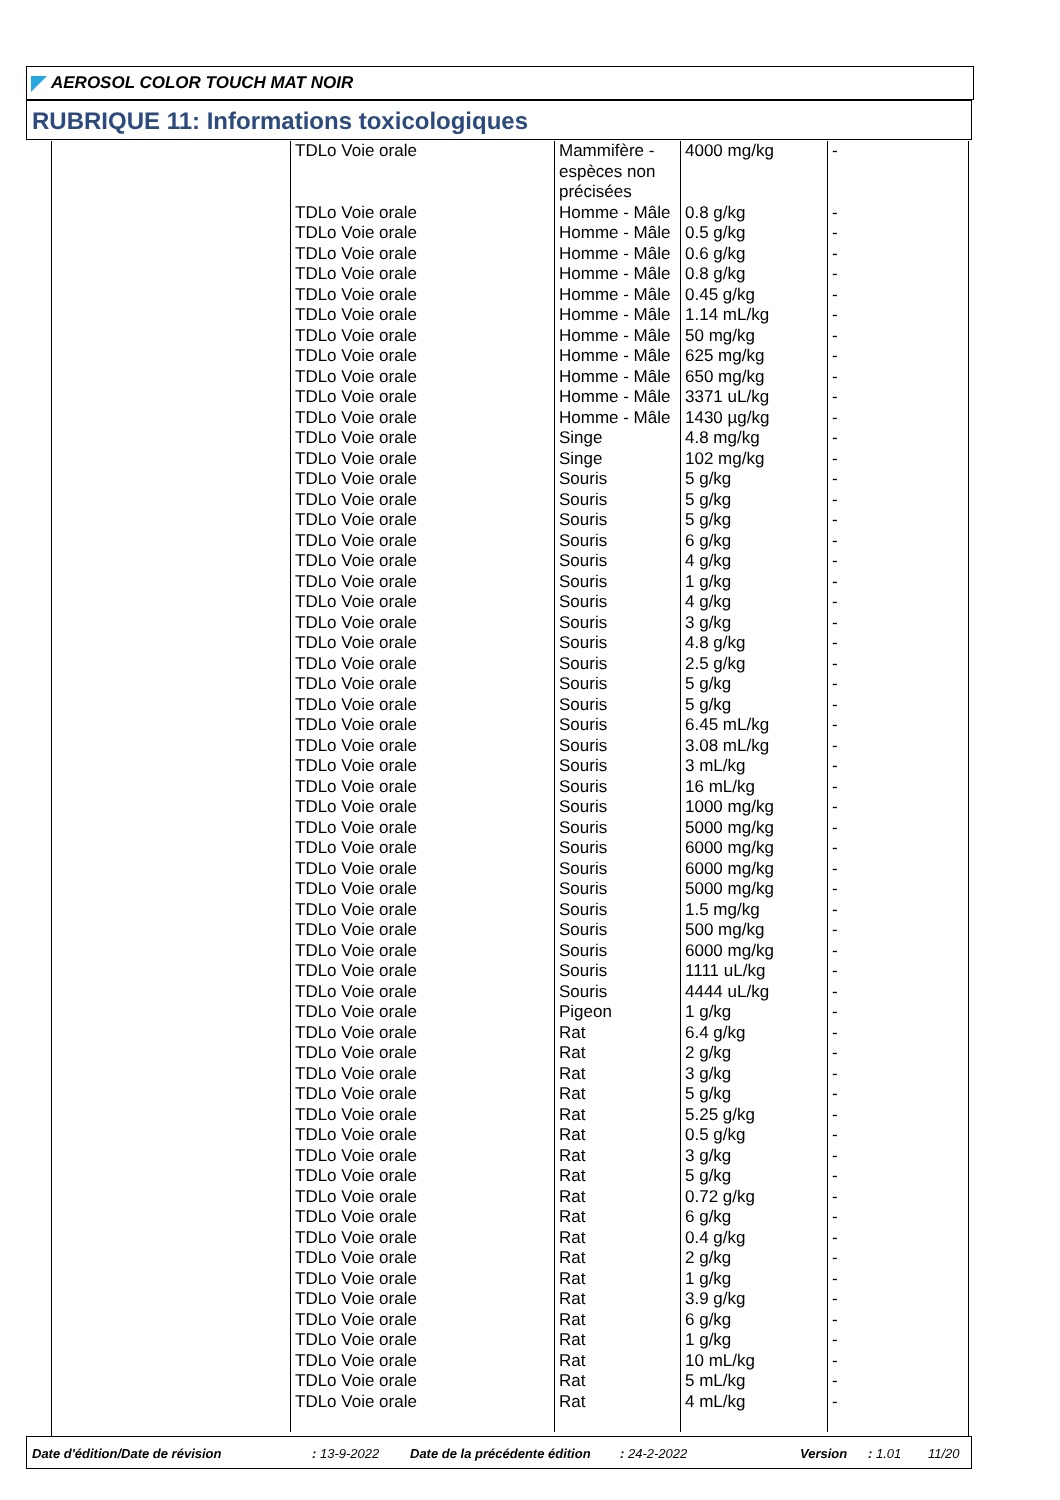AEROSOL COLOR TOUCH MAT NOIR
RUBRIQUE 11: Informations toxicologiques
| | TDLo Voie orale | Mammifère - espèces non précisées | 4000 mg/kg | - |
| | TDLo Voie orale | Homme - Mâle | 0.8 g/kg | - |
| | TDLo Voie orale | Homme - Mâle | 0.5 g/kg | - |
| | TDLo Voie orale | Homme - Mâle | 0.6 g/kg | - |
| | TDLo Voie orale | Homme - Mâle | 0.8 g/kg | - |
| | TDLo Voie orale | Homme - Mâle | 0.45 g/kg | - |
| | TDLo Voie orale | Homme - Mâle | 1.14 mL/kg | - |
| | TDLo Voie orale | Homme - Mâle | 50 mg/kg | - |
| | TDLo Voie orale | Homme - Mâle | 625 mg/kg | - |
| | TDLo Voie orale | Homme - Mâle | 650 mg/kg | - |
| | TDLo Voie orale | Homme - Mâle | 3371 uL/kg | - |
| | TDLo Voie orale | Homme - Mâle | 1430 µg/kg | - |
| | TDLo Voie orale | Singe | 4.8 mg/kg | - |
| | TDLo Voie orale | Singe | 102 mg/kg | - |
| | TDLo Voie orale | Souris | 5 g/kg | - |
| | TDLo Voie orale | Souris | 5 g/kg | - |
| | TDLo Voie orale | Souris | 5 g/kg | - |
| | TDLo Voie orale | Souris | 6 g/kg | - |
| | TDLo Voie orale | Souris | 4 g/kg | - |
| | TDLo Voie orale | Souris | 1 g/kg | - |
| | TDLo Voie orale | Souris | 4 g/kg | - |
| | TDLo Voie orale | Souris | 3 g/kg | - |
| | TDLo Voie orale | Souris | 4.8 g/kg | - |
| | TDLo Voie orale | Souris | 2.5 g/kg | - |
| | TDLo Voie orale | Souris | 5 g/kg | - |
| | TDLo Voie orale | Souris | 5 g/kg | - |
| | TDLo Voie orale | Souris | 6.45 mL/kg | - |
| | TDLo Voie orale | Souris | 3.08 mL/kg | - |
| | TDLo Voie orale | Souris | 3 mL/kg | - |
| | TDLo Voie orale | Souris | 16 mL/kg | - |
| | TDLo Voie orale | Souris | 1000 mg/kg | - |
| | TDLo Voie orale | Souris | 5000 mg/kg | - |
| | TDLo Voie orale | Souris | 6000 mg/kg | - |
| | TDLo Voie orale | Souris | 6000 mg/kg | - |
| | TDLo Voie orale | Souris | 5000 mg/kg | - |
| | TDLo Voie orale | Souris | 1.5 mg/kg | - |
| | TDLo Voie orale | Souris | 500 mg/kg | - |
| | TDLo Voie orale | Souris | 6000 mg/kg | - |
| | TDLo Voie orale | Souris | 1111 uL/kg | - |
| | TDLo Voie orale | Souris | 4444 uL/kg | - |
| | TDLo Voie orale | Pigeon | 1 g/kg | - |
| | TDLo Voie orale | Rat | 6.4 g/kg | - |
| | TDLo Voie orale | Rat | 2 g/kg | - |
| | TDLo Voie orale | Rat | 3 g/kg | - |
| | TDLo Voie orale | Rat | 5 g/kg | - |
| | TDLo Voie orale | Rat | 5.25 g/kg | - |
| | TDLo Voie orale | Rat | 0.5 g/kg | - |
| | TDLo Voie orale | Rat | 3 g/kg | - |
| | TDLo Voie orale | Rat | 5 g/kg | - |
| | TDLo Voie orale | Rat | 0.72 g/kg | - |
| | TDLo Voie orale | Rat | 6 g/kg | - |
| | TDLo Voie orale | Rat | 0.4 g/kg | - |
| | TDLo Voie orale | Rat | 2 g/kg | - |
| | TDLo Voie orale | Rat | 1 g/kg | - |
| | TDLo Voie orale | Rat | 3.9 g/kg | - |
| | TDLo Voie orale | Rat | 6 g/kg | - |
| | TDLo Voie orale | Rat | 1 g/kg | - |
| | TDLo Voie orale | Rat | 10 mL/kg | - |
| | TDLo Voie orale | Rat | 5 mL/kg | - |
| | TDLo Voie orale | Rat | 4 mL/kg | - |
Date d'édition/Date de révision: 13-9-2022 Date de la précédente édition: 24-2-2022 Version: 1.01 11/20